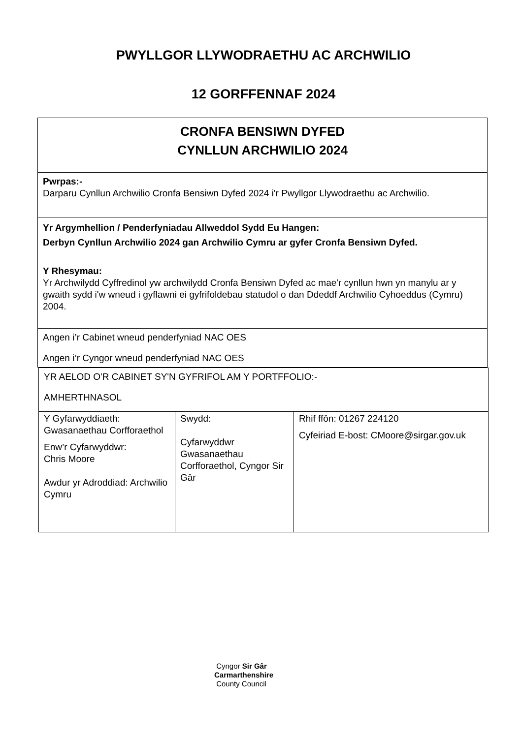PWYLLGOR LLYWODRAETHU AC ARCHWILIO
12 GORFFENNAF 2024
| CRONFA BENSIWN DYFED CYNLLUN ARCHWILIO 2024 |
| Pwrpas:- Darparu Cynllun Archwilio Cronfa Bensiwn Dyfed 2024 i'r Pwyllgor Llywodraethu ac Archwilio. |
| Yr Argymhellion / Penderfyniadau Allweddol Sydd Eu Hangen: Derbyn Cynllun Archwilio 2024 gan Archwilio Cymru ar gyfer Cronfa Bensiwn Dyfed. |
| Y Rhesymau: Yr Archwilydd Cyffredinol yw archwilydd Cronfa Bensiwn Dyfed ac mae'r cynllun hwn yn manylu ar y gwaith sydd i'w wneud i gyflawni ei gyfrifoldebau statudol o dan Ddeddf Archwilio Cyhoeddus (Cymru) 2004. |
| Angen i’r Cabinet wneud penderfyniad NAC OES Angen i’r Cyngor wneud penderfyniad NAC OES |
| YR AELOD O'R CABINET SY'N GYFRIFOL AM Y PORTFFOLIO:- AMHERTHNASOL | | |
| Y Gyfarwyddiaeth: Gwasanaethau Corfforaethol Enw’r Cyfarwyddwr: Chris Moore Awdur yr Adroddiad: Archwilio Cymru | Swydd: Cyfarwyddwr Gwasanaethau Corfforaethol, Cyngor Sir Gâr | Rhif ffôn: 01267 224120 Cyfeiriad E-bost: CMoore@sirgar.gov.uk |
Cyngor Sir Gâr
Carmarthenshire
County Council